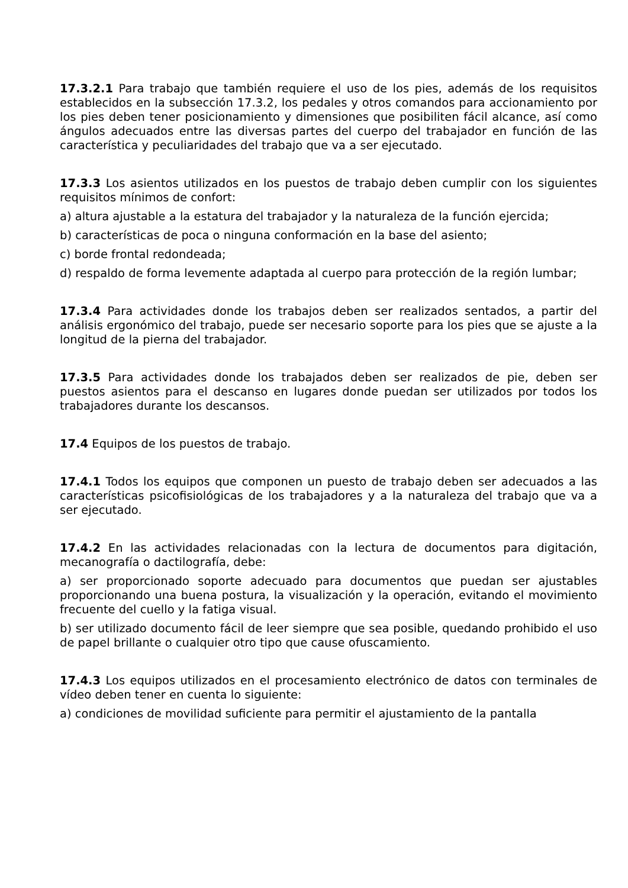17.3.2.1 Para trabajo que también requiere el uso de los pies, además de los requisitos establecidos en la subsección 17.3.2, los pedales y otros comandos para accionamiento por los pies deben tener posicionamiento y dimensiones que posibiliten fácil alcance, así como ángulos adecuados entre las diversas partes del cuerpo del trabajador en función de las característica y peculiaridades del trabajo que va a ser ejecutado.
17.3.3 Los asientos utilizados en los puestos de trabajo deben cumplir con los siguientes requisitos mínimos de confort:
a) altura ajustable a la estatura del trabajador y la naturaleza de la función ejercida;
b) características de poca o ninguna conformación en la base del asiento;
c) borde frontal redondeada;
d) respaldo de forma levemente adaptada al cuerpo para protección de la región lumbar;
17.3.4 Para actividades donde los trabajos deben ser realizados sentados, a partir del análisis ergonómico del trabajo, puede ser necesario soporte para los pies que se ajuste a la longitud de la pierna del trabajador.
17.3.5 Para actividades donde los trabajados deben ser realizados de pie, deben ser puestos asientos para el descanso en lugares donde puedan ser utilizados por todos los trabajadores durante los descansos.
17.4 Equipos de los puestos de trabajo.
17.4.1 Todos los equipos que componen un puesto de trabajo deben ser adecuados a las características psicofisiológicas de los trabajadores y a la naturaleza del trabajo que va a ser ejecutado.
17.4.2 En las actividades relacionadas con la lectura de documentos para digitación, mecanografía o dactilografía, debe:
a) ser proporcionado soporte adecuado para documentos que puedan ser ajustables proporcionando una buena postura, la visualización y la operación, evitando el movimiento frecuente del cuello y la fatiga visual.
b) ser utilizado documento fácil de leer siempre que sea posible, quedando prohibido el uso de papel brillante o cualquier otro tipo que cause ofuscamiento.
17.4.3 Los equipos utilizados en el procesamiento electrónico de datos con terminales de vídeo deben tener en cuenta lo siguiente:
a) condiciones de movilidad suficiente para permitir el ajustamiento de la pantalla